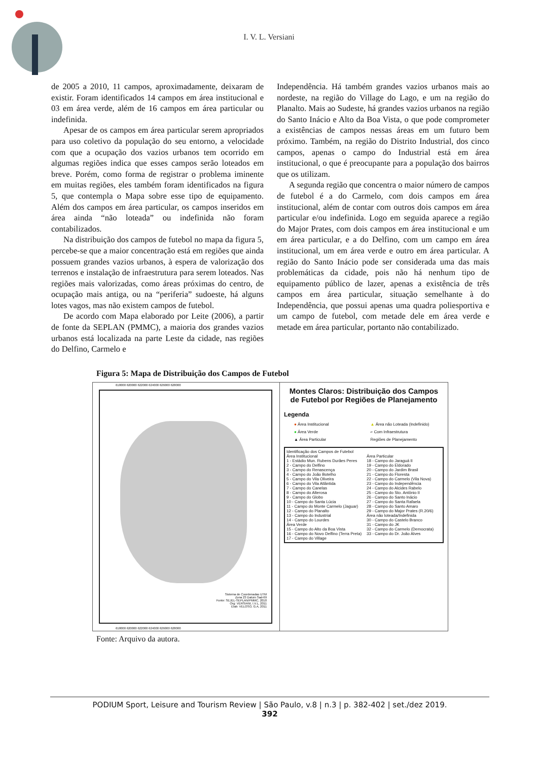I. V. L. Versiani
de 2005 a 2010, 11 campos, aproximadamente, deixaram de existir. Foram identificados 14 campos em área institucional e 03 em área verde, além de 16 campos em área particular ou indefinida.
Apesar de os campos em área particular serem apropriados para uso coletivo da população do seu entorno, a velocidade com que a ocupação dos vazios urbanos tem ocorrido em algumas regiões indica que esses campos serão loteados em breve. Porém, como forma de registrar o problema iminente em muitas regiões, eles também foram identificados na figura 5, que contempla o Mapa sobre esse tipo de equipamento. Além dos campos em área particular, os campos inseridos em área ainda “não loteada” ou indefinida não foram contabilizados.
Na distribuição dos campos de futebol no mapa da figura 5, percebe-se que a maior concentração está em regiões que ainda possuem grandes vazios urbanos, à espera de valorização dos terrenos e instalação de infraestrutura para serem loteados. Nas regiões mais valorizadas, como áreas próximas do centro, de ocupação mais antiga, ou na “periferia” sudoeste, há alguns lotes vagos, mas não existem campos de futebol.
De acordo com Mapa elaborado por Leite (2006), a partir de fonte da SEPLAN (PMMC), a maioria dos grandes vazios urbanos está localizada na parte Leste da cidade, nas regiões do Delfino, Carmelo e
Independência. Há também grandes vazios urbanos mais ao nordeste, na região do Village do Lago, e um na região do Planalto. Mais ao Sudeste, há grandes vazios urbanos na região do Santo Inácio e Alto da Boa Vista, o que pode comprometer a existências de campos nessas áreas em um futuro bem próximo. Também, na região do Distrito Industrial, dos cinco campos, apenas o campo do Industrial está em área institucional, o que é preocupante para a população dos bairros que os utilizam.
A segunda região que concentra o maior número de campos de futebol é a do Carmelo, com dois campos em área institucional, além de contar com outros dois campos em área particular e/ou indefinida. Logo em seguida aparece a região do Major Prates, com dois campos em área institucional e um em área particular, e a do Delfino, com um campo em área institucional, um em área verde e outro em área particular. A região do Santo Inácio pode ser considerada uma das mais problemáticas da cidade, pois não há nenhum tipo de equipamento público de lazer, apenas a existência de três campos em área particular, situação semelhante à do Independência, que possui apenas uma quadra poliesportiva e um campo de futebol, com metade dele em área verde e metade em área particular, portanto não contabilizado.
Figura 5: Mapa de Distribuição dos Campos de Futebol
618000 620000 622000 624000 626000 628000
Sistema de Coordenadas UTM
Zona 23 Datum Sad-69
Fonte: SEJEL-SEPLAN/PMMC, 2010
Org: VERSIANI, I.V.L, 2011
Elab: VELOSO, G.A, 2011
618000 620000 622000 624000 626000 628000
Montes Claros: Distribuição dos Campos de Futebol por Regiões de Planejamento
Legenda
● Área Institucional ▲ Área não Loteada (Indefinido) ● Área Verde ⌐ Com Infraestrutura ▲ Área Particular Regiões de Planejamento
Identificação dos Campos de Futebol
Área Institucional
1 - Estádio Mun. Rubens Durães Peres
2 - Campo do Delfino
3 - Campo do Renascença
4 - Campo do João Botelho
5 - Campo do Vila Oliveira
6 - Campo do Vila Atlântida
7 - Campo do Canelas
8 - Campo do Alterosa
9 - Campo do Globo
10 - Campo do Santa Lúcia
11 - Campo do Monte Carmelo (Jaguar)
12 - Campo do Planalto
13 - Campo do Industrial
14 - Campo do Lourdes
Área Verde
15 - Campo do Alto da Boa Vista
16 - Campo do Novo Delfino (Terra Preta)
17 - Campo do Village
Área Particular
18 - Campo do Jaraguá II
19 - Campo do Eldorado
20 - Campo do Jardim Brasil
21 - Campo do Floresta
22 - Campo do Carmelo (Vila Nova)
23 - Campo do Independência
24 - Campo do Alcides Rabelo
25 - Campo do Sto. Antônio II
26 - Campo do Santo Inácio
27 - Campo do Santa Rafaela
28 - Campo do Santo Amaro
29 - Campo do Major Prates (R.20/6)
Área não loteada/Indefinida
30 - Campo do Castelo Branco
31 - Campo do JK
32 - Campo do Carmelo (Democrata)
33 - Campo do Dr. João Alves
Fonte: Arquivo da autora.
PODIUM Sport, Leisure and Tourism Review | São Paulo, v.8 | n.3 | p. 382-402 | set./dez 2019.
392